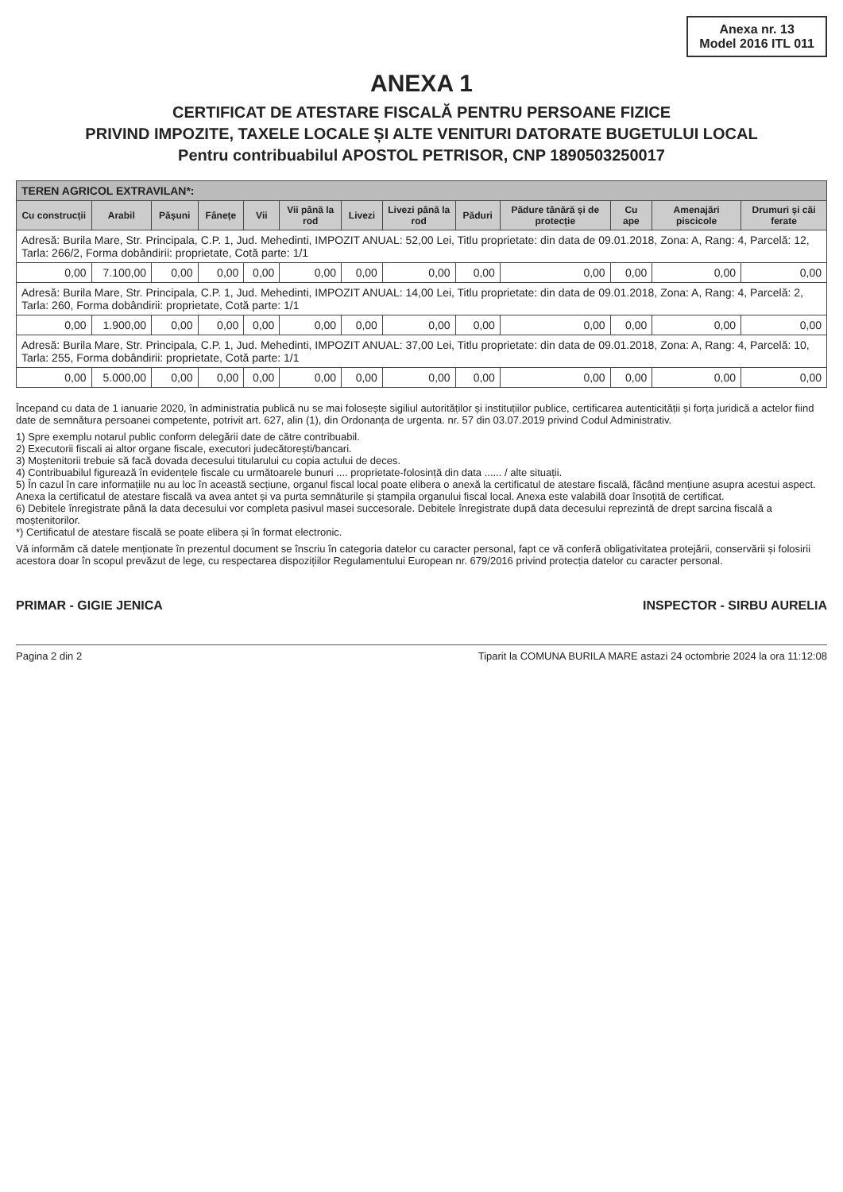Anexa nr. 13
Model 2016 ITL 011
ANEXA 1
CERTIFICAT DE ATESTARE FISCALĂ PENTRU PERSOANE FIZICE
PRIVIND IMPOZITE, TAXELE LOCALE ȘI ALTE VENITURI DATORATE BUGETULUI LOCAL
Pentru contribuabilul APOSTOL PETRISOR, CNP 1890503250017
| TEREN AGRICOL EXTRAVILAN*: | | | | | | | | | | | | |
| --- | --- | --- | --- | --- | --- | --- | --- | --- | --- | --- | --- | --- |
| Cu construcții | Arabil | Pășuni | Fânețe | Vii | Vii până la rod | Livezi | Livezi până la rod | Păduri | Pădure tânără și de protecție | Cu ape | Amenajări piscicole | Drumuri și căi ferate |
| Adresă: Burila Mare, Str. Principala, C.P. 1, Jud. Mehedinti, IMPOZIT ANUAL: 52,00 Lei, Titlu proprietate: din data de 09.01.2018, Zona: A, Rang: 4, Parcelă: 12, Tarla: 266/2, Forma dobândirii: proprietate, Cotă parte: 1/1 | | | | | | | | | | | | |
| 0,00 | 7.100,00 | 0,00 | 0,00 | 0,00 | 0,00 | 0,00 | 0,00 | 0,00 | 0,00 | 0,00 | 0,00 | 0,00 |
| Adresă: Burila Mare, Str. Principala, C.P. 1, Jud. Mehedinti, IMPOZIT ANUAL: 14,00 Lei, Titlu proprietate: din data de 09.01.2018, Zona: A, Rang: 4, Parcelă: 2, Tarla: 260, Forma dobândirii: proprietate, Cotă parte: 1/1 | | | | | | | | | | | | |
| 0,00 | 1.900,00 | 0,00 | 0,00 | 0,00 | 0,00 | 0,00 | 0,00 | 0,00 | 0,00 | 0,00 | 0,00 | 0,00 |
| Adresă: Burila Mare, Str. Principala, C.P. 1, Jud. Mehedinti, IMPOZIT ANUAL: 37,00 Lei, Titlu proprietate: din data de 09.01.2018, Zona: A, Rang: 4, Parcelă: 10, Tarla: 255, Forma dobândirii: proprietate, Cotă parte: 1/1 | | | | | | | | | | | | |
| 0,00 | 5.000,00 | 0,00 | 0,00 | 0,00 | 0,00 | 0,00 | 0,00 | 0,00 | 0,00 | 0,00 | 0,00 | 0,00 |
Începand cu data de 1 ianuarie 2020, în administratia publică nu se mai folosește sigiliul autorităților și instituțiilor publice, certificarea autenticității și forța juridică a actelor fiind date de semnătura persoanei competente, potrivit art. 627, alin (1), din Ordonanța de urgenta. nr. 57 din 03.07.2019 privind Codul Administrativ.
1) Spre exemplu notarul public conform delegării date de către contribuabil.
2) Executorii fiscali ai altor organe fiscale, executori judecătorești/bancari.
3) Moștenitorii trebuie să facă dovada decesului titularului cu copia actului de deces.
4) Contribuabilul figurează în evidențele fiscale cu următoarele bunuri .... proprietate-folosință din data ...... / alte situații.
5) În cazul în care informațiile nu au loc în această secțiune, organul fiscal local poate elibera o anexă la certificatul de atestare fiscală, făcând mențiune asupra acestui aspect. Anexa la certificatul de atestare fiscală va avea antet și va purta semnăturile și ștampila organului fiscal local. Anexa este valabilă doar însoțită de certificat.
6) Debitele înregistrate până la data decesului vor completa pasivul masei succesorale. Debitele înregistrate după data decesului reprezintă de drept sarcina fiscală a moștenitorilor.
*) Certificatul de atestare fiscală se poate elibera și în format electronic.
Vă informăm că datele menționate în prezentul document se înscriu în categoria datelor cu caracter personal, fapt ce vă conferă obligativitatea protejării, conservării și folosirii acestora doar în scopul prevăzut de lege, cu respectarea dispozițiilor Regulamentului European nr. 679/2016 privind protecția datelor cu caracter personal.
PRIMAR - GIGIE JENICA INSPECTOR - SIRBU AURELIA
Pagina 2 din 2 Tiparit la COMUNA BURILA MARE astazi 24 octombrie 2024 la ora 11:12:08